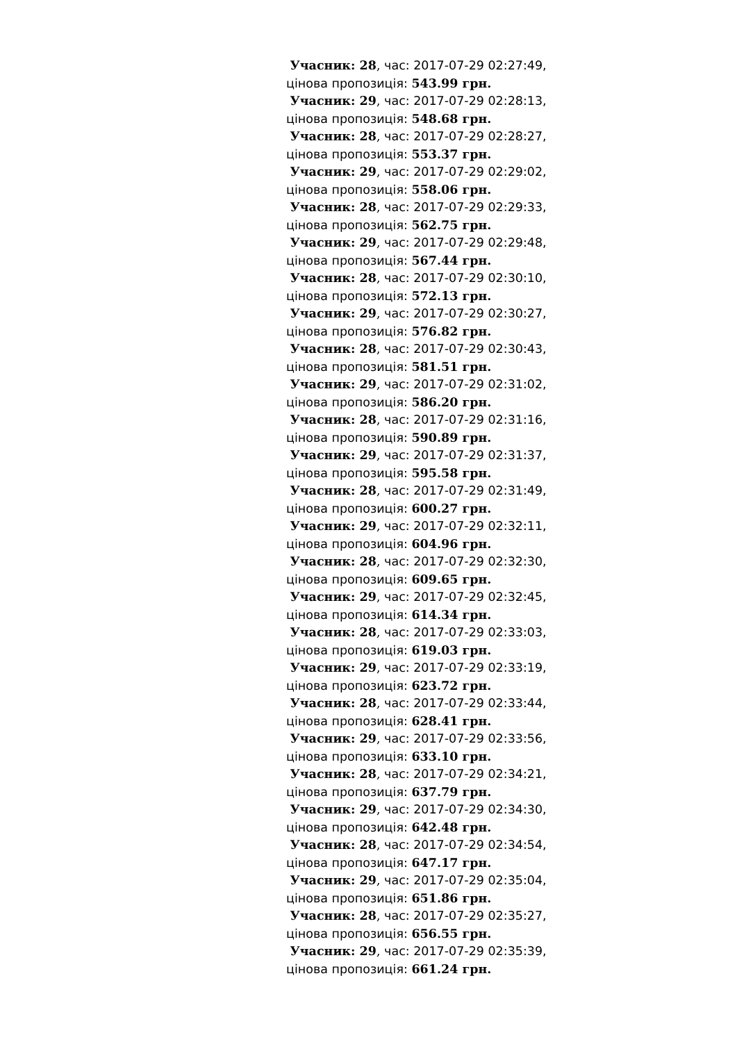Учасник: 28, час: 2017-07-29 02:27:49, цінова пропозиція: 543.99 грн.
Учасник: 29, час: 2017-07-29 02:28:13, цінова пропозиція: 548.68 грн.
Учасник: 28, час: 2017-07-29 02:28:27, цінова пропозиція: 553.37 грн.
Учасник: 29, час: 2017-07-29 02:29:02, цінова пропозиція: 558.06 грн.
Учасник: 28, час: 2017-07-29 02:29:33, цінова пропозиція: 562.75 грн.
Учасник: 29, час: 2017-07-29 02:29:48, цінова пропозиція: 567.44 грн.
Учасник: 28, час: 2017-07-29 02:30:10, цінова пропозиція: 572.13 грн.
Учасник: 29, час: 2017-07-29 02:30:27, цінова пропозиція: 576.82 грн.
Учасник: 28, час: 2017-07-29 02:30:43, цінова пропозиція: 581.51 грн.
Учасник: 29, час: 2017-07-29 02:31:02, цінова пропозиція: 586.20 грн.
Учасник: 28, час: 2017-07-29 02:31:16, цінова пропозиція: 590.89 грн.
Учасник: 29, час: 2017-07-29 02:31:37, цінова пропозиція: 595.58 грн.
Учасник: 28, час: 2017-07-29 02:31:49, цінова пропозиція: 600.27 грн.
Учасник: 29, час: 2017-07-29 02:32:11, цінова пропозиція: 604.96 грн.
Учасник: 28, час: 2017-07-29 02:32:30, цінова пропозиція: 609.65 грн.
Учасник: 29, час: 2017-07-29 02:32:45, цінова пропозиція: 614.34 грн.
Учасник: 28, час: 2017-07-29 02:33:03, цінова пропозиція: 619.03 грн.
Учасник: 29, час: 2017-07-29 02:33:19, цінова пропозиція: 623.72 грн.
Учасник: 28, час: 2017-07-29 02:33:44, цінова пропозиція: 628.41 грн.
Учасник: 29, час: 2017-07-29 02:33:56, цінова пропозиція: 633.10 грн.
Учасник: 28, час: 2017-07-29 02:34:21, цінова пропозиція: 637.79 грн.
Учасник: 29, час: 2017-07-29 02:34:30, цінова пропозиція: 642.48 грн.
Учасник: 28, час: 2017-07-29 02:34:54, цінова пропозиція: 647.17 грн.
Учасник: 29, час: 2017-07-29 02:35:04, цінова пропозиція: 651.86 грн.
Учасник: 28, час: 2017-07-29 02:35:27, цінова пропозиція: 656.55 грн.
Учасник: 29, час: 2017-07-29 02:35:39, цінова пропозиція: 661.24 грн.